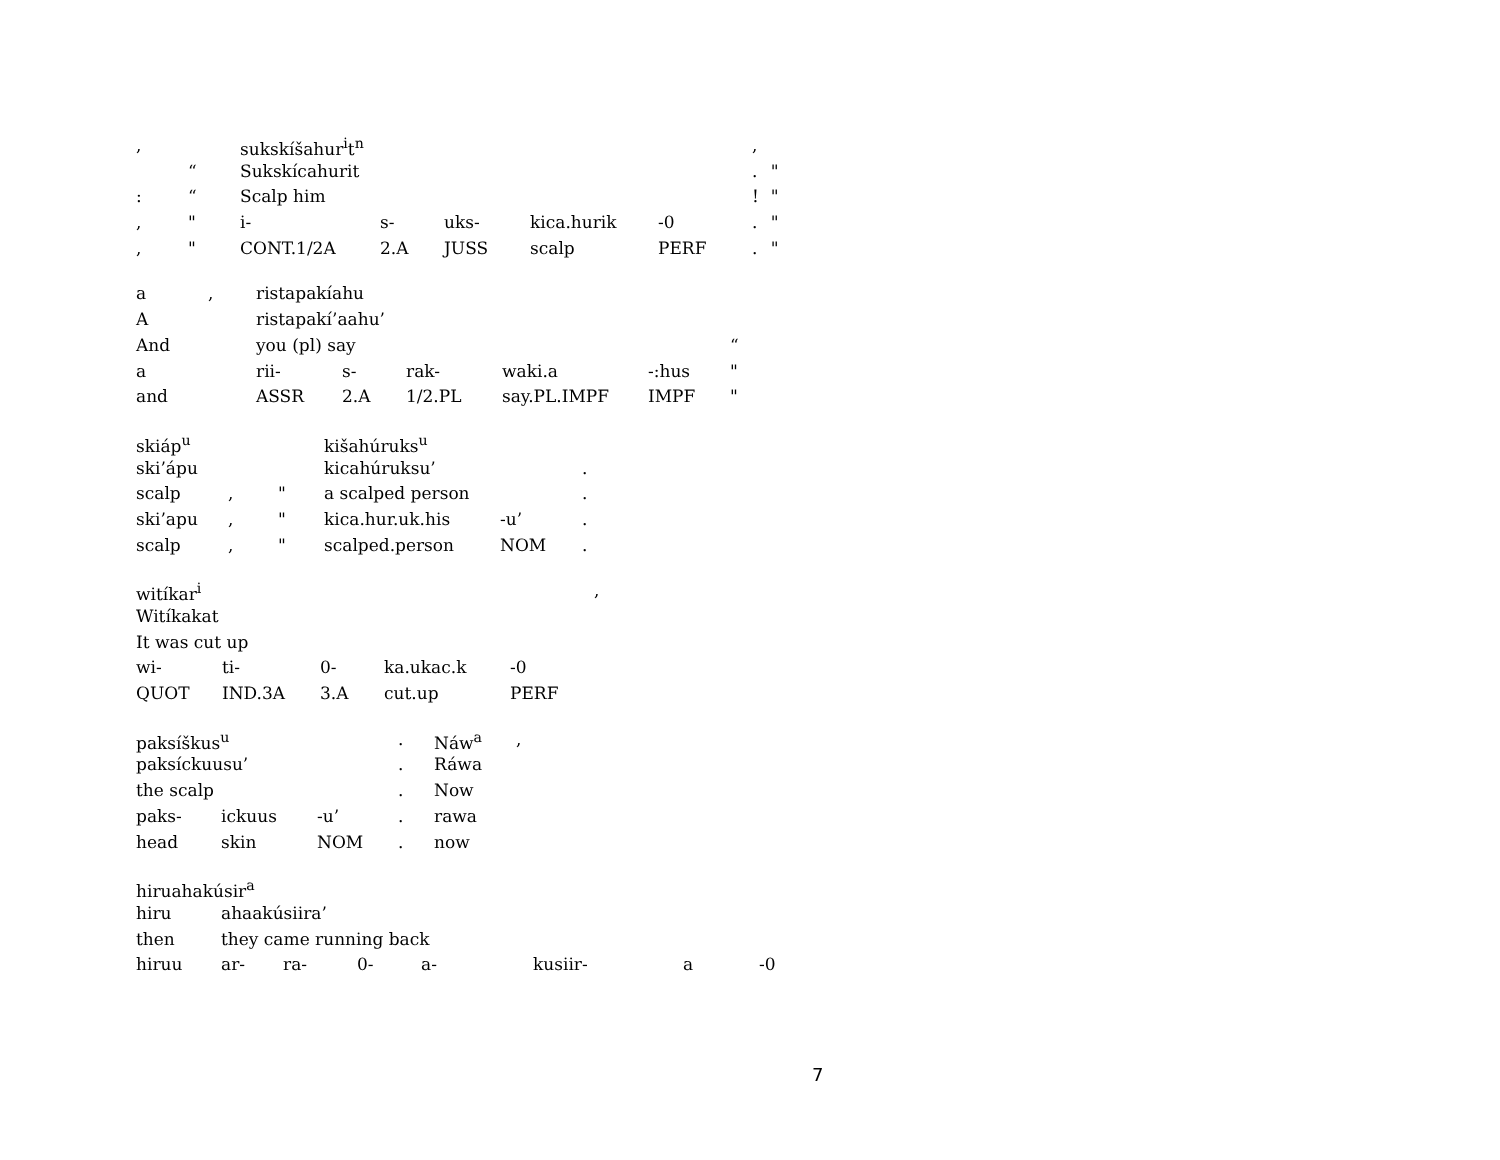| , | | sukskíšahur<sup>i</sup>t<sup>n</sup> | | | | | | , | |
| | “ | Sukskícahurit | | | | | | . | " |
| : | “ | Scalp him | | | | | | ! | " |
| , | " | i- | s- | uks- | kica.hurik | -0 | | . | " |
| , | " | CONT.1/2A | 2.A | JUSS | scalp | PERF | | . | " |
| a | , | ristapakíahu | | | | | |
| A | | ristapakí’aahu’ | | | | | |
| And | | you (pl) say | | | | | “ |
| a | | rii- | s- | rak- | waki.a | -:hus | " |
| and | | ASSR | 2.A | 1/2.PL | say.PL.IMPF | IMPF | " |
| skiáp<sup>u</sup> | | | kišahúruks<sup>u</sup> | | |
| ski’ápu | | | kicahúruksu’ | | . |
| scalp | , | " | a scalped person | | . |
| ski’apu | , | " | kica.hur.uk.his | -u’ | . |
| scalp | , | " | scalped.person | NOM | . |
| witíkar<sup>i</sup> | | | | | , |
| Witíkakat | | | | | |
| It was cut up | | | | | |
| wi- | ti- | 0- | ka.ukac.k | -0 | |
| QUOT | IND.3A | 3.A | cut.up | PERF | |
| paksíškus<sup>u</sup> | | | . | Náw<sup>a</sup> | , |
| paksíckuusu’ | | | . | Ráwa | |
| the scalp | | | . | Now | |
| paks- | ickuus | -u’ | . | rawa | |
| head | skin | NOM | . | now | |
| hiruahakúsir<sup>a</sup> | | | | | | | |
| hiru | ahaakúsiira’ | | | | | | |
| then | they came running back | | | | | | |
| hiruu | ar- | ra- | 0- | a- | kusiir- | a | -0 |
7